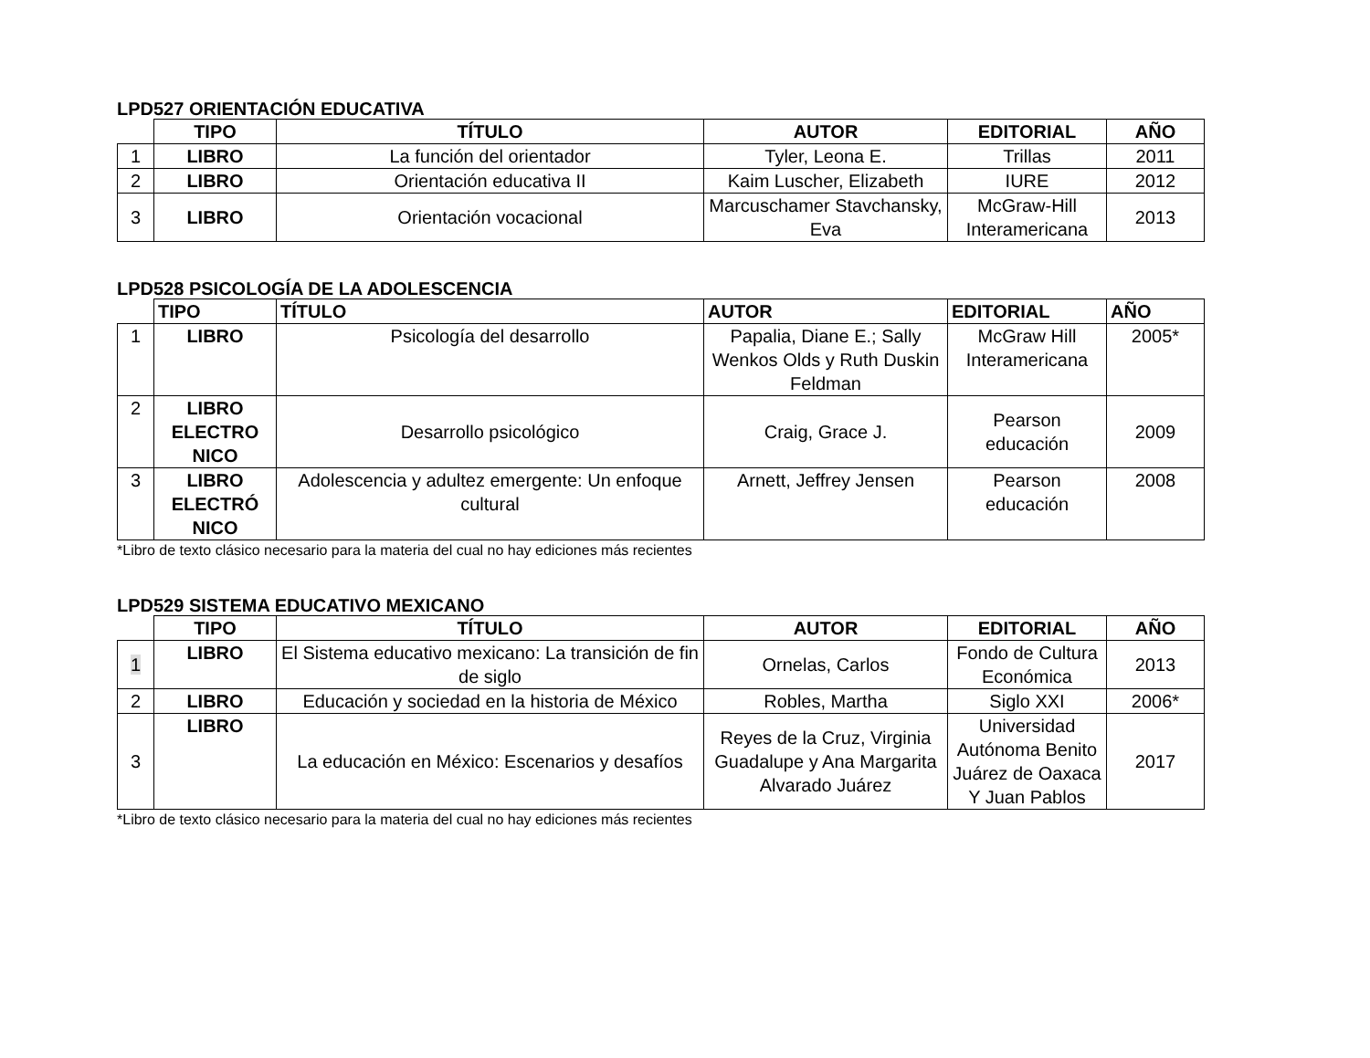LPD527 ORIENTACIÓN EDUCATIVA
| | TIPO | TÍTULO | AUTOR | EDITORIAL | AÑO |
| --- | --- | --- | --- | --- | --- |
| 1 | LIBRO | La función del orientador | Tyler, Leona E. | Trillas | 2011 |
| 2 | LIBRO | Orientación educativa II | Kaim Luscher, Elizabeth | IURE | 2012 |
| 3 | LIBRO | Orientación vocacional | Marcuschamer Stavchansky, Eva | McGraw-Hill Interamericana | 2013 |
LPD528 PSICOLOGÍA DE LA ADOLESCENCIA
| | TIPO | TÍTULO | AUTOR | EDITORIAL | AÑO |
| --- | --- | --- | --- | --- | --- |
| 1 | LIBRO | Psicología del desarrollo | Papalia, Diane E.; Sally Wenkos Olds y Ruth Duskin Feldman | McGraw Hill Interamericana | 2005* |
| 2 | LIBRO ELECTRO NICO | Desarrollo psicológico | Craig, Grace J. | Pearson educación | 2009 |
| 3 | LIBRO ELECTRÓ NICO | Adolescencia y adultez emergente: Un enfoque cultural | Arnett, Jeffrey Jensen | Pearson educación | 2008 |
*Libro de texto clásico necesario para la materia del cual no hay ediciones más recientes
LPD529 SISTEMA EDUCATIVO MEXICANO
| | TIPO | TÍTULO | AUTOR | EDITORIAL | AÑO |
| --- | --- | --- | --- | --- | --- |
| 1 | LIBRO | El Sistema educativo mexicano: La transición de fin de siglo | Ornelas, Carlos | Fondo de Cultura Económica | 2013 |
| 2 | LIBRO | Educación y sociedad en la historia de México | Robles, Martha | Siglo XXI | 2006* |
| 3 | LIBRO | La educación en México: Escenarios y desafíos | Reyes de la Cruz, Virginia Guadalupe y Ana Margarita Alvarado Juárez | Universidad Autónoma Benito Juárez de Oaxaca Y Juan Pablos | 2017 |
*Libro de texto clásico necesario para la materia del cual no hay ediciones más recientes